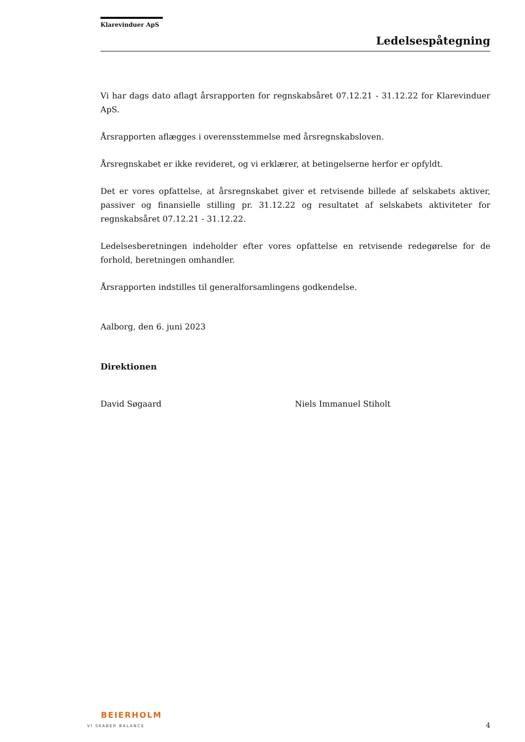Klarevinduer ApS
Ledelsespåtegning
Vi har dags dato aflagt årsrapporten for regnskabsåret 07.12.21 - 31.12.22 for Klarevinduer ApS.
Årsrapporten aflægges i overensstemmelse med årsregnskabsloven.
Årsregnskabet er ikke revideret, og vi erklærer, at betingelserne herfor er opfyldt.
Det er vores opfattelse, at årsregnskabet giver et retvisende billede af selskabets aktiver, passiver og finansielle stilling pr. 31.12.22 og resultatet af selskabets aktiviteter for regnskabsåret 07.12.21 - 31.12.22.
Ledelsesberetningen indeholder efter vores opfattelse en retvisende redegørelse for de forhold, beretningen omhandler.
Årsrapporten indstilles til generalforsamlingens godkendelse.
Aalborg, den 6. juni 2023
Direktionen
David Søgaard Niels Immanuel Stiholt
BEIERHOLM
VI SKABER BALANCE
4